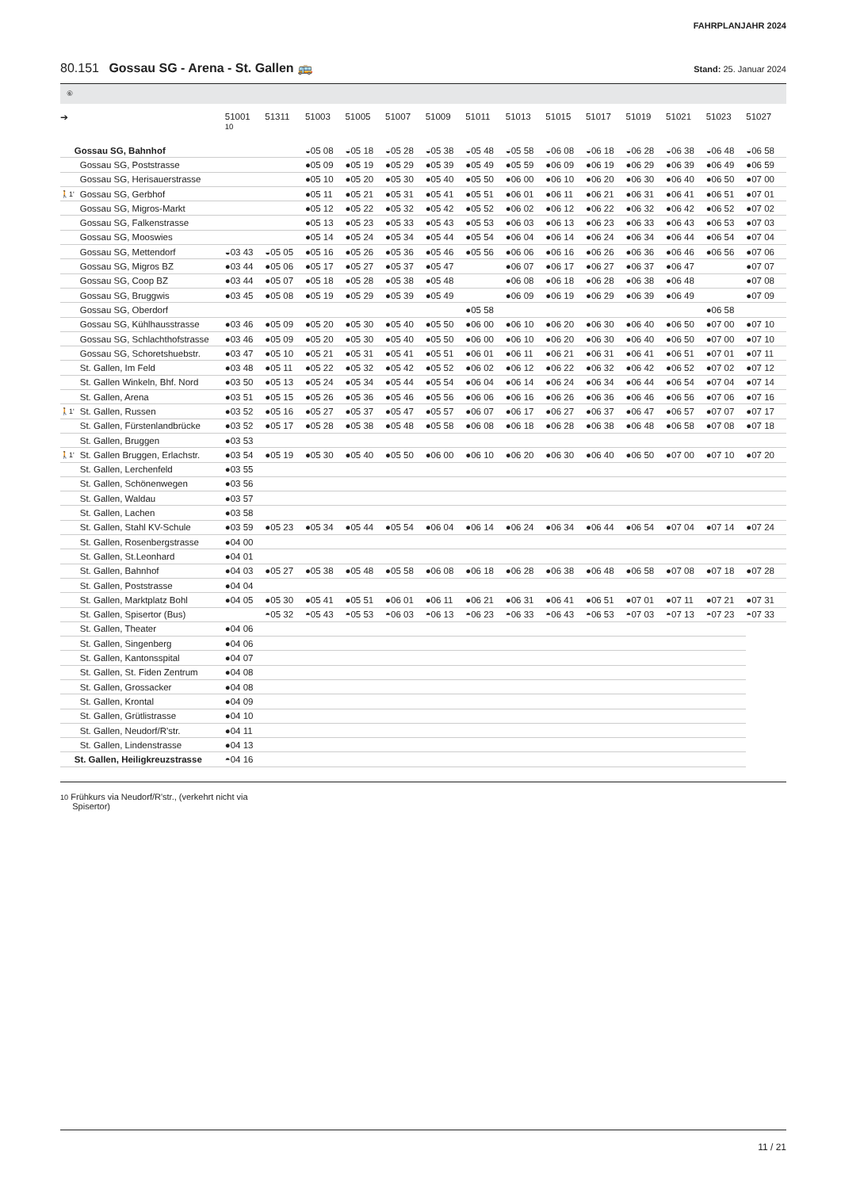FAHRPLANJAHR 2024
80.151 Gossau SG - Arena - St. Gallen 🚌
Stand: 25. Januar 2024
⑥
| ➔ | | 51001 10 | 51311 | 51003 | 51005 | 51007 | 51009 | 51011 | 51013 | 51015 | 51017 | 51019 | 51021 | 51023 | 51027 |
| --- | --- | --- | --- | --- | --- | --- | --- | --- | --- | --- | --- | --- | --- | --- | --- |
| | Gossau SG, Bahnhof | | | ◒05 08 | ◒05 18 | ◒05 28 | ◒05 38 | ◒05 48 | ◒05 58 | ◒06 08 | ◒06 18 | ◒06 28 | ◒06 38 | ◒06 48 | ◒06 58 |
| | Gossau SG, Poststrasse | | | ●05 09 | ●05 19 | ●05 29 | ●05 39 | ●05 49 | ●05 59 | ●06 09 | ●06 19 | ●06 29 | ●06 39 | ●06 49 | ●06 59 |
| | Gossau SG, Herisauerstrasse | | | ●05 10 | ●05 20 | ●05 30 | ●05 40 | ●05 50 | ●06 00 | ●06 10 | ●06 20 | ●06 30 | ●06 40 | ●06 50 | ●07 00 |
| 🚶1' | Gossau SG, Gerbhof | | | ●05 11 | ●05 21 | ●05 31 | ●05 41 | ●05 51 | ●06 01 | ●06 11 | ●06 21 | ●06 31 | ●06 41 | ●06 51 | ●07 01 |
| | Gossau SG, Migros-Markt | | | ●05 12 | ●05 22 | ●05 32 | ●05 42 | ●05 52 | ●06 02 | ●06 12 | ●06 22 | ●06 32 | ●06 42 | ●06 52 | ●07 02 |
| | Gossau SG, Falkenstrasse | | | ●05 13 | ●05 23 | ●05 33 | ●05 43 | ●05 53 | ●06 03 | ●06 13 | ●06 23 | ●06 33 | ●06 43 | ●06 53 | ●07 03 |
| | Gossau SG, Mooswies | | | ●05 14 | ●05 24 | ●05 34 | ●05 44 | ●05 54 | ●06 04 | ●06 14 | ●06 24 | ●06 34 | ●06 44 | ●06 54 | ●07 04 |
| | Gossau SG, Mettendorf | ◒03 43 | ◒05 05 | ●05 16 | ●05 26 | ●05 36 | ●05 46 | ●05 56 | ●06 06 | ●06 16 | ●06 26 | ●06 36 | ●06 46 | ●06 56 | ●07 06 |
| | Gossau SG, Migros BZ | ●03 44 | ●05 06 | ●05 17 | ●05 27 | ●05 37 | ●05 47 | | ●06 07 | ●06 17 | ●06 27 | ●06 37 | ●06 47 | | ●07 07 |
| | Gossau SG, Coop BZ | ●03 44 | ●05 07 | ●05 18 | ●05 28 | ●05 38 | ●05 48 | | ●06 08 | ●06 18 | ●06 28 | ●06 38 | ●06 48 | | ●07 08 |
| | Gossau SG, Bruggwis | ●03 45 | ●05 08 | ●05 19 | ●05 29 | ●05 39 | ●05 49 | | ●06 09 | ●06 19 | ●06 29 | ●06 39 | ●06 49 | | ●07 09 |
| | Gossau SG, Oberdorf | | | | | | | ●05 58 | | | | | | ●06 58 | |
| | Gossau SG, Kühlhausstrasse | ●03 46 | ●05 09 | ●05 20 | ●05 30 | ●05 40 | ●05 50 | ●06 00 | ●06 10 | ●06 20 | ●06 30 | ●06 40 | ●06 50 | ●07 00 | ●07 10 |
| | Gossau SG, Schlachthofstrasse | ●03 46 | ●05 09 | ●05 20 | ●05 30 | ●05 40 | ●05 50 | ●06 00 | ●06 10 | ●06 20 | ●06 30 | ●06 40 | ●06 50 | ●07 00 | ●07 10 |
| | Gossau SG, Schoretshuebstr. | ●03 47 | ●05 10 | ●05 21 | ●05 31 | ●05 41 | ●05 51 | ●06 01 | ●06 11 | ●06 21 | ●06 31 | ●06 41 | ●06 51 | ●07 01 | ●07 11 |
| | St. Gallen, Im Feld | ●03 48 | ●05 11 | ●05 22 | ●05 32 | ●05 42 | ●05 52 | ●06 02 | ●06 12 | ●06 22 | ●06 32 | ●06 42 | ●06 52 | ●07 02 | ●07 12 |
| | St. Gallen Winkeln, Bhf. Nord | ●03 50 | ●05 13 | ●05 24 | ●05 34 | ●05 44 | ●05 54 | ●06 04 | ●06 14 | ●06 24 | ●06 34 | ●06 44 | ●06 54 | ●07 04 | ●07 14 |
| | St. Gallen, Arena | ●03 51 | ●05 15 | ●05 26 | ●05 36 | ●05 46 | ●05 56 | ●06 06 | ●06 16 | ●06 26 | ●06 36 | ●06 46 | ●06 56 | ●07 06 | ●07 16 |
| 🚶1' | St. Gallen, Russen | ●03 52 | ●05 16 | ●05 27 | ●05 37 | ●05 47 | ●05 57 | ●06 07 | ●06 17 | ●06 27 | ●06 37 | ●06 47 | ●06 57 | ●07 07 | ●07 17 |
| | St. Gallen, Fürstenlandbrücke | ●03 52 | ●05 17 | ●05 28 | ●05 38 | ●05 48 | ●05 58 | ●06 08 | ●06 18 | ●06 28 | ●06 38 | ●06 48 | ●06 58 | ●07 08 | ●07 18 |
| | St. Gallen, Bruggen | ●03 53 | | | | | | | | | | | | | |
| 🚶1' | St. Gallen Bruggen, Erlachstr. | ●03 54 | ●05 19 | ●05 30 | ●05 40 | ●05 50 | ●06 00 | ●06 10 | ●06 20 | ●06 30 | ●06 40 | ●06 50 | ●07 00 | ●07 10 | ●07 20 |
| | St. Gallen, Lerchenfeld | ●03 55 | | | | | | | | | | | | | |
| | St. Gallen, Schönenwegen | ●03 56 | | | | | | | | | | | | | |
| | St. Gallen, Waldau | ●03 57 | | | | | | | | | | | | | |
| | St. Gallen, Lachen | ●03 58 | | | | | | | | | | | | | |
| | St. Gallen, Stahl KV-Schule | ●03 59 | ●05 23 | ●05 34 | ●05 44 | ●05 54 | ●06 04 | ●06 14 | ●06 24 | ●06 34 | ●06 44 | ●06 54 | ●07 04 | ●07 14 | ●07 24 |
| | St. Gallen, Rosenbergstrasse | ●04 00 | | | | | | | | | | | | | |
| | St. Gallen, St.Leonhard | ●04 01 | | | | | | | | | | | | | |
| | St. Gallen, Bahnhof | ●04 03 | ●05 27 | ●05 38 | ●05 48 | ●05 58 | ●06 08 | ●06 18 | ●06 28 | ●06 38 | ●06 48 | ●06 58 | ●07 08 | ●07 18 | ●07 28 |
| | St. Gallen, Poststrasse | ●04 04 | | | | | | | | | | | | | |
| | St. Gallen, Marktplatz Bohl | ●04 05 | ●05 30 | ●05 41 | ●05 51 | ●06 01 | ●06 11 | ●06 21 | ●06 31 | ●06 41 | ●06 51 | ●07 01 | ●07 11 | ●07 21 | ●07 31 |
| | St. Gallen, Spisertor (Bus) | | ◓05 32 | ◓05 43 | ◓05 53 | ◓06 03 | ◓06 13 | ◓06 23 | ◓06 33 | ◓06 43 | ◓06 53 | ◓07 03 | ◓07 13 | ◓07 23 | ◓07 33 |
| | St. Gallen, Theater | ●04 06 | | | | | | | | | | | | | |
| | St. Gallen, Singenberg | ●04 06 | | | | | | | | | | | | | |
| | St. Gallen, Kantonsspital | ●04 07 | | | | | | | | | | | | | |
| | St. Gallen, St. Fiden Zentrum | ●04 08 | | | | | | | | | | | | | |
| | St. Gallen, Grossacker | ●04 08 | | | | | | | | | | | | | |
| | St. Gallen, Krontal | ●04 09 | | | | | | | | | | | | | |
| | St. Gallen, Grütlistrasse | ●04 10 | | | | | | | | | | | | | |
| | St. Gallen, Neudorf/R'str. | ●04 11 | | | | | | | | | | | | | |
| | St. Gallen, Lindenstrasse | ●04 13 | | | | | | | | | | | | | |
| | St. Gallen, Heiligkreuzstrasse | ◓04 16 | | | | | | | | | | | | | |
10 Frühkurs via Neudorf/R'str., (verkehrt nicht via
Spisertor)
11 / 21